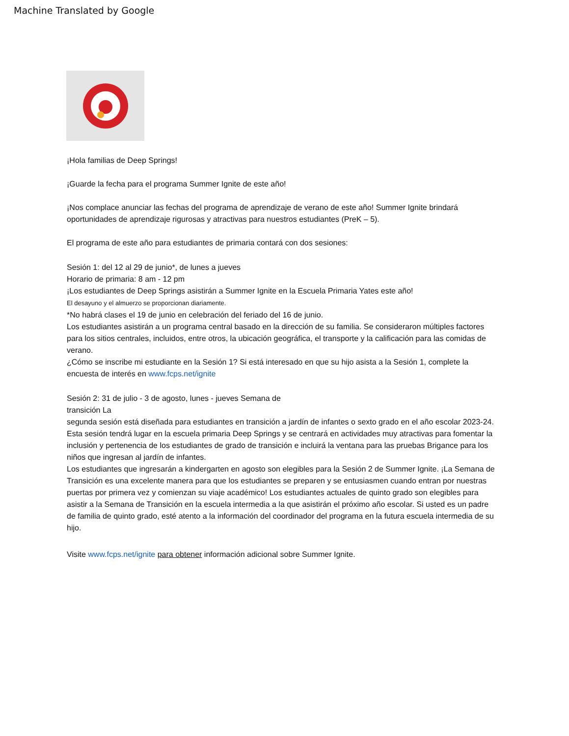Machine Translated by Google
¡Hola familias de Deep Springs!
¡Guarde la fecha para el programa Summer Ignite de este año!
¡Nos complace anunciar las fechas del programa de aprendizaje de verano de este año! Summer Ignite brindará oportunidades de aprendizaje rigurosas y atractivas para nuestros estudiantes (PreK – 5).
El programa de este año para estudiantes de primaria contará con dos sesiones:
Sesión 1: del 12 al 29 de junio*, de lunes a jueves
Horario de primaria: 8 am - 12 pm
¡Los estudiantes de Deep Springs asistirán a Summer Ignite en la Escuela Primaria Yates este año!
El desayuno y el almuerzo se proporcionan diariamente.
*No habrá clases el 19 de junio en celebración del feriado del 16 de junio.
Los estudiantes asistirán a un programa central basado en la dirección de su familia. Se consideraron múltiples factores para los sitios centrales, incluidos, entre otros, la ubicación geográfica, el transporte y la calificación para las comidas de verano.
¿Cómo se inscribe mi estudiante en la Sesión 1? Si está interesado en que su hijo asista a la Sesión 1, complete la encuesta de interés en www.fcps.net/ignite
Sesión 2: 31 de julio - 3 de agosto, lunes - jueves Semana de
transición La
segunda sesión está diseñada para estudiantes en transición a jardín de infantes o sexto grado en el año escolar 2023-24. Esta sesión tendrá lugar en la escuela primaria Deep Springs y se centrará en actividades muy atractivas para fomentar la inclusión y pertenencia de los estudiantes de grado de transición e incluirá la ventana para las pruebas Brigance para los niños que ingresan al jardín de infantes.
Los estudiantes que ingresarán a kindergarten en agosto son elegibles para la Sesión 2 de Summer Ignite. ¡La Semana de Transición es una excelente manera para que los estudiantes se preparen y se entusiasmen cuando entran por nuestras puertas por primera vez y comienzan su viaje académico! Los estudiantes actuales de quinto grado son elegibles para asistir a la Semana de Transición en la escuela intermedia a la que asistirán el próximo año escolar. Si usted es un padre de familia de quinto grado, esté atento a la información del coordinador del programa en la futura escuela intermedia de su hijo.
Visite www.fcps.net/ignite para obtener información adicional sobre Summer Ignite.